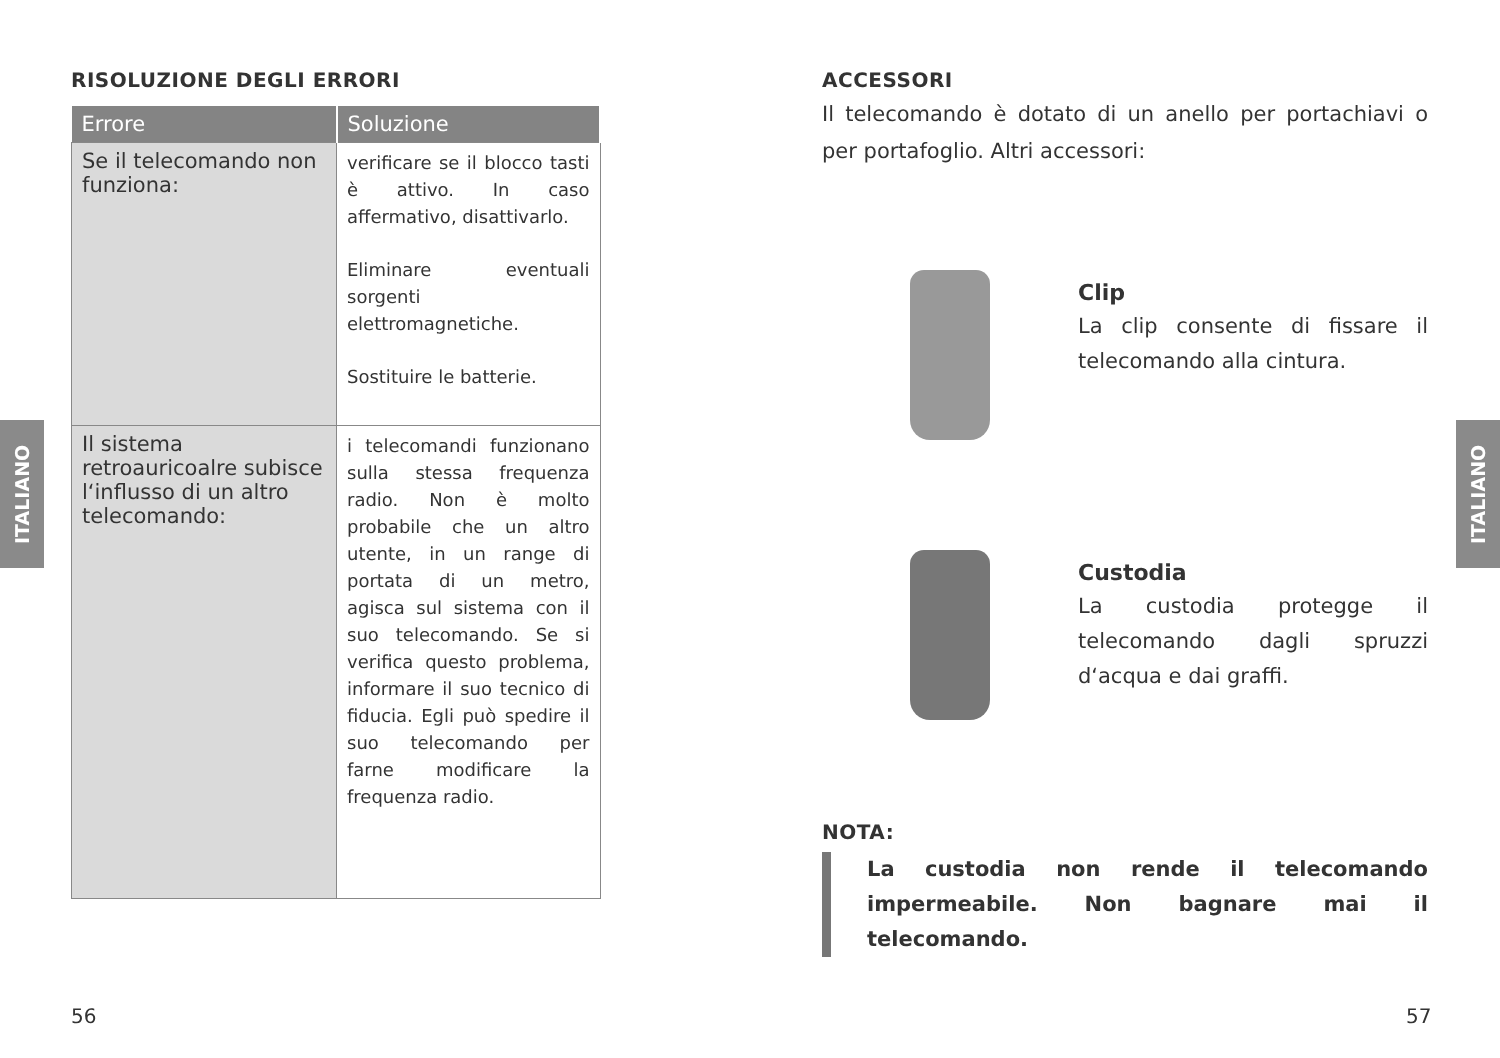ITALIANO
ITALIANO
RISOLUZIONE DEGLI ERRORI
| Errore | Soluzione |
| --- | --- |
| Se il telecomando non funziona: | verificare se il blocco tasti è attivo. In caso affermativo, disattivarlo. Eliminare eventuali sorgenti elettromagnetiche. Sostituire le batterie. |
| Il sistema retroauricoalre subisce l‘influsso di un altro telecomando: | i telecomandi funzionano sulla stessa frequenza radio. Non è molto probabile che un altro utente, in un range di portata di un metro, agisca sul sistema con il suo telecomando. Se si verifica questo problema, informare il suo tecnico di fiducia. Egli può spedire il suo telecomando per farne modificare la frequenza radio. |
56
ACCESSORI
Il telecomando è dotato di un anello per portachiavi o per portafoglio. Altri accessori:
Clip
La clip consente di fissare il telecomando alla cintura.
Custodia
La custodia protegge il telecomando dagli spruzzi d‘acqua e dai graffi.
NOTA:
La custodia non rende il telecomando impermeabile. Non bagnare mai il telecomando.
57